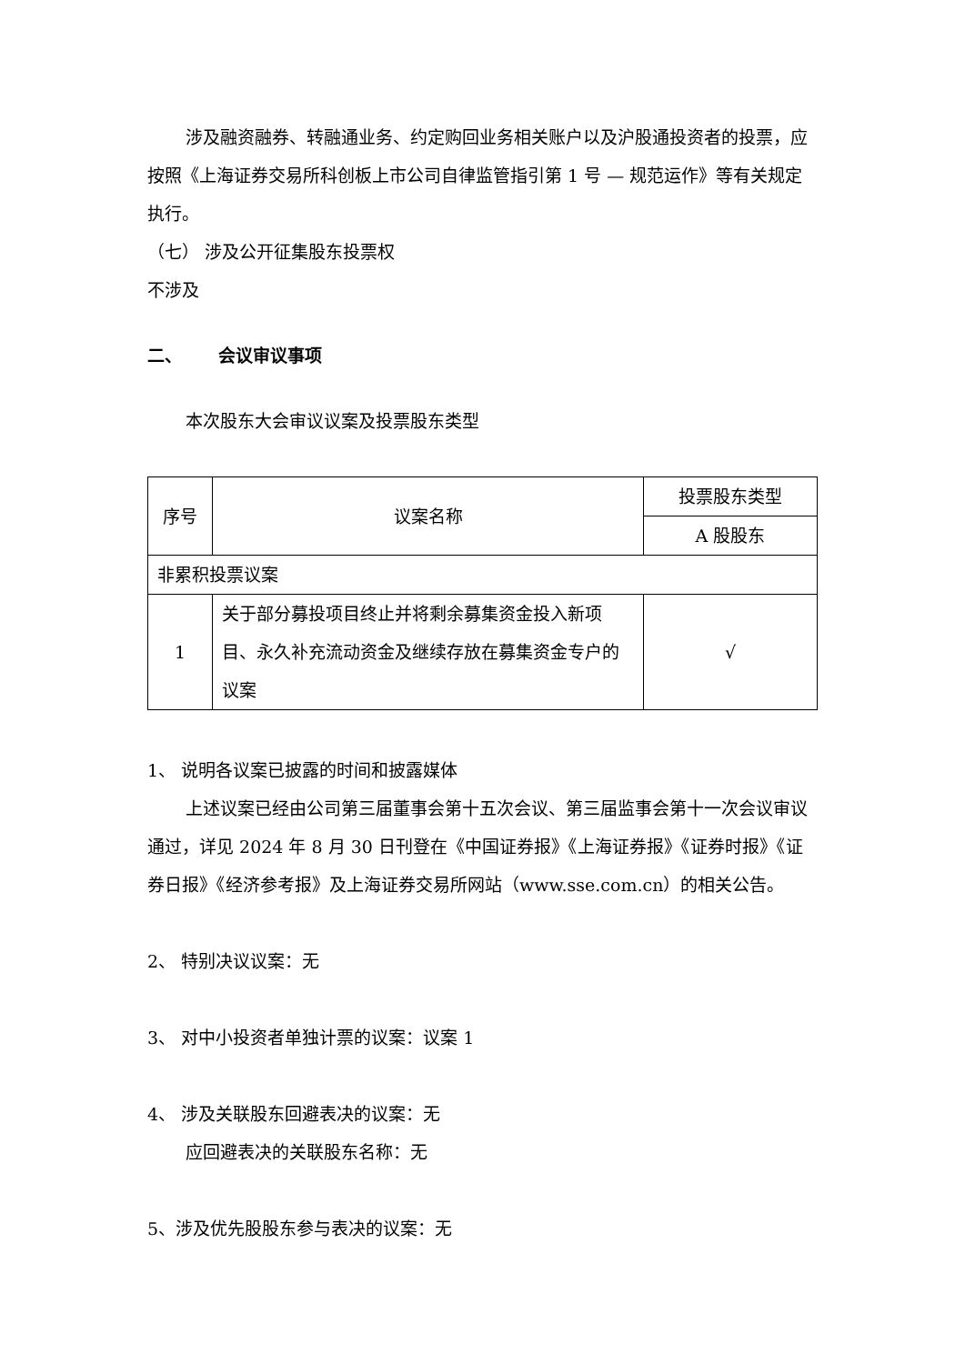涉及融资融券、转融通业务、约定购回业务相关账户以及沪股通投资者的投票，应按照《上海证券交易所科创板上市公司自律监管指引第 1 号 — 规范运作》等有关规定执行。
（七） 涉及公开征集股东投票权
不涉及
二、 会议审议事项
本次股东大会审议议案及投票股东类型
| 序号 | 议案名称 | 投票股东类型 |
| --- | --- | --- |
| | | A 股股东 |
| 非累积投票议案 | | |
| 1 | 关于部分募投项目终止并将剩余募集资金投入新项目、永久补充流动资金及继续存放在募集资金专户的议案 | √ |
1、 说明各议案已披露的时间和披露媒体
上述议案已经由公司第三届董事会第十五次会议、第三届监事会第十一次会议审议通过，详见 2024 年 8 月 30 日刊登在《中国证券报》《上海证券报》《证券时报》《证券日报》《经济参考报》及上海证券交易所网站（www.sse.com.cn）的相关公告。
2、 特别决议议案：无
3、 对中小投资者单独计票的议案：议案 1
4、 涉及关联股东回避表决的议案：无
应回避表决的关联股东名称：无
5、涉及优先股股东参与表决的议案：无